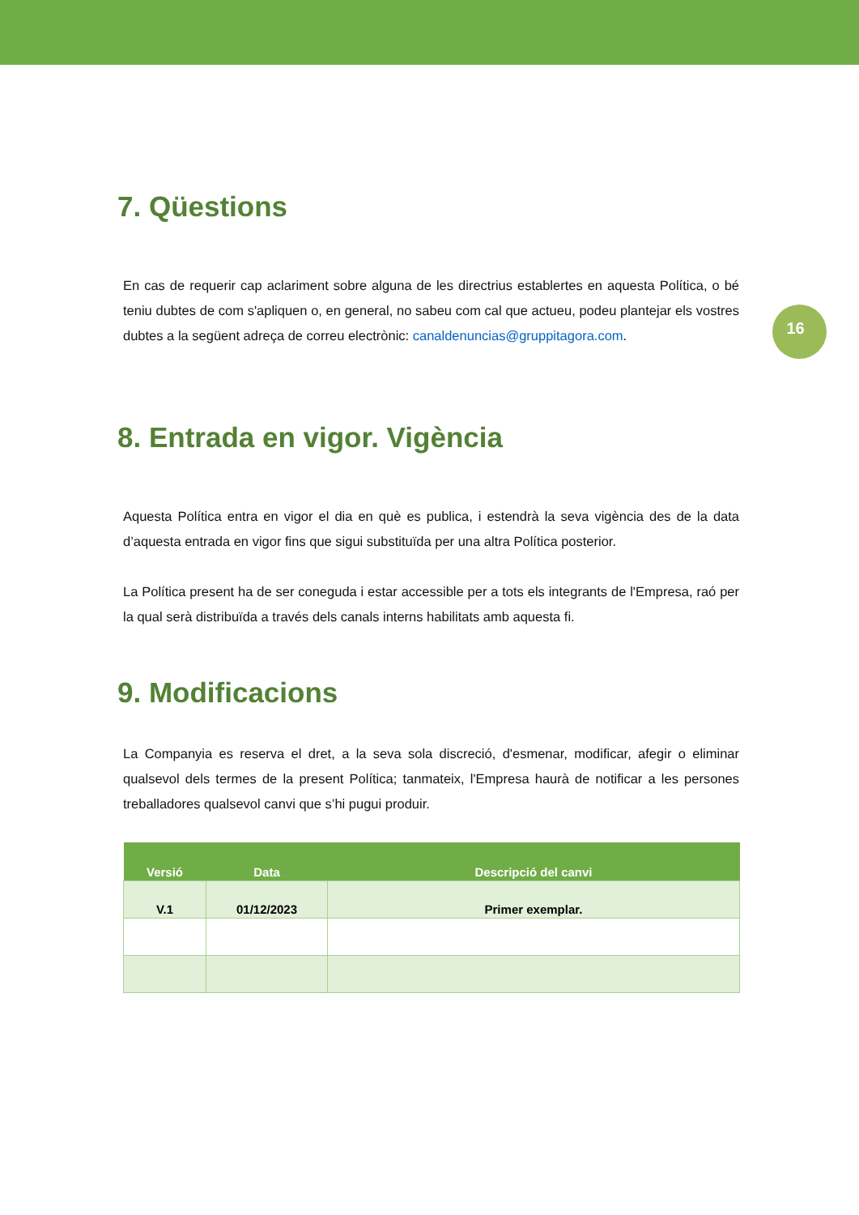16
7. Qüestions
En cas de requerir cap aclariment sobre alguna de les directrius establertes en aquesta Política, o bé teniu dubtes de com s'apliquen o, en general, no sabeu com cal que actueu, podeu plantejar els vostres dubtes a la següent adreça de correu electrònic: canaldenuncias@gruppitagora.com.
8. Entrada en vigor. Vigència
Aquesta Política entra en vigor el dia en què es publica, i estendrà la seva vigència des de la data d’aquesta entrada en vigor fins que sigui substituïda per una altra Política posterior.
La Política present ha de ser coneguda i estar accessible per a tots els integrants de l'Empresa, raó per la qual serà distribuïda a través dels canals interns habilitats amb aquesta fi.
9. Modificacions
La Companyia es reserva el dret, a la seva sola discreció, d'esmenar, modificar, afegir o eliminar qualsevol dels termes de la present Política; tanmateix, l'Empresa haurà de notificar a les persones treballadores qualsevol canvi que s’hi pugui produir.
| Versió | Data | Descripció del canvi |
| --- | --- | --- |
| V.1 | 01/12/2023 | Primer exemplar. |